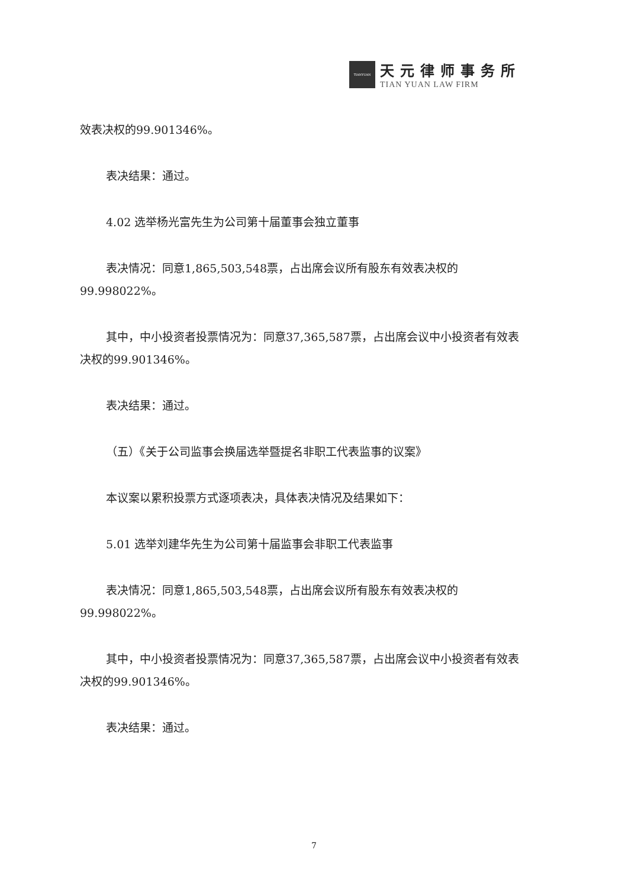TIANYUAN
天元律师事务所
TIAN YUAN LAW FIRM
效表决权的99.901346%。
表决结果：通过。
4.02 选举杨光富先生为公司第十届董事会独立董事
表决情况：同意1,865,503,548票，占出席会议所有股东有效表决权的99.998022%。
其中，中小投资者投票情况为：同意37,365,587票，占出席会议中小投资者有效表决权的99.901346%。
表决结果：通过。
（五）《关于公司监事会换届选举暨提名非职工代表监事的议案》
本议案以累积投票方式逐项表决，具体表决情况及结果如下：
5.01 选举刘建华先生为公司第十届监事会非职工代表监事
表决情况：同意1,865,503,548票，占出席会议所有股东有效表决权的99.998022%。
其中，中小投资者投票情况为：同意37,365,587票，占出席会议中小投资者有效表决权的99.901346%。
表决结果：通过。
7